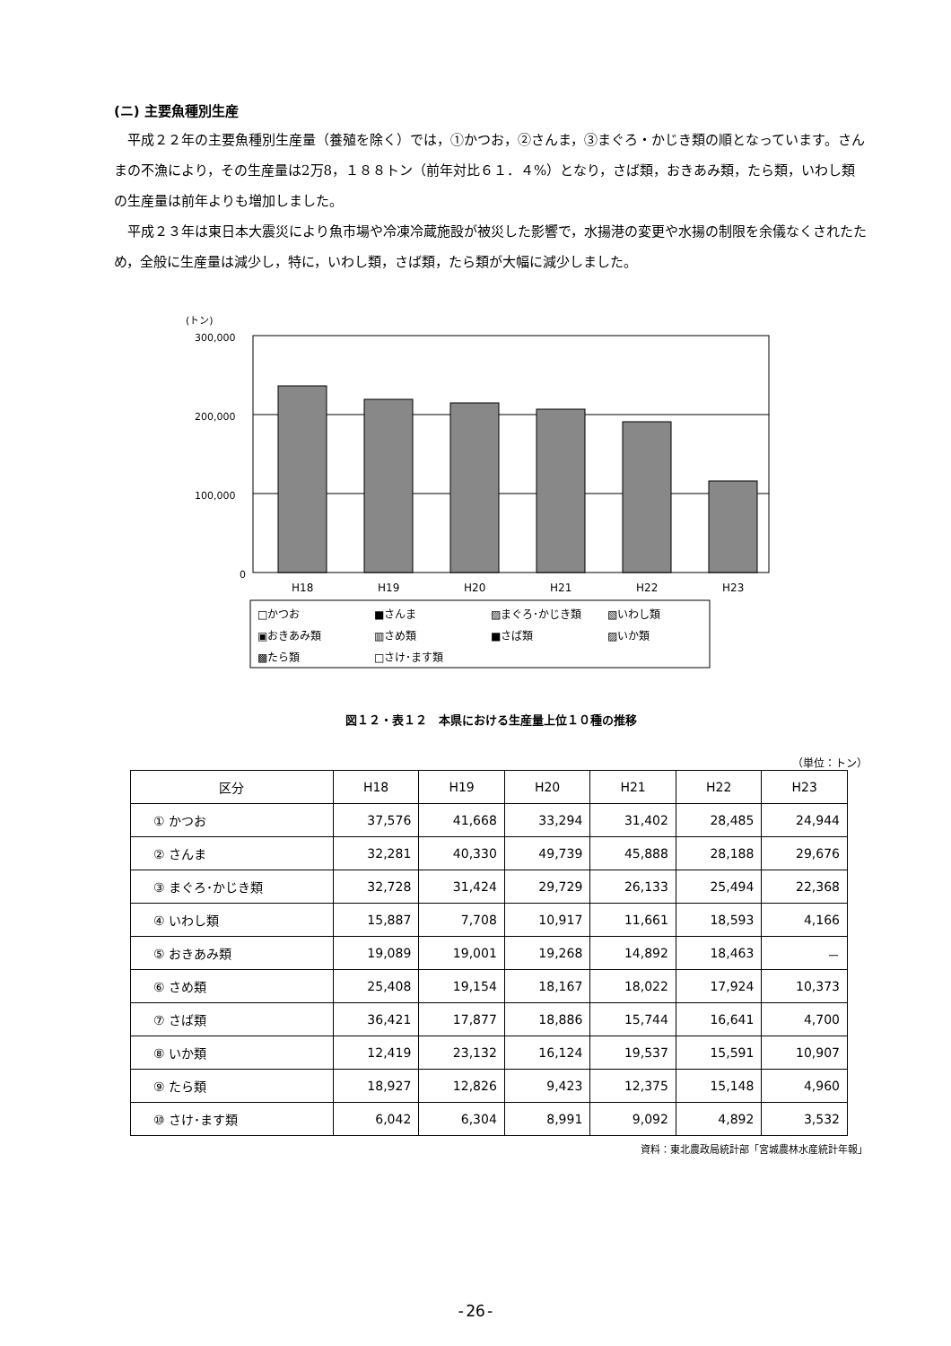(ニ) 主要魚種別生産
平成２２年の主要魚種別生産量（養殖を除く）では，①かつお，②さんま，③まぐろ・かじき類の順となっています。さんまの不漁により，その生産量は2万8，１８８トン（前年対比６１．４%）となり，さば類，おきあみ類，たら類，いわし類の生産量は前年よりも増加しました。
平成２３年は東日本大震災により魚市場や冷凍冷蔵施設が被災した影響で，水揚港の変更や水揚の制限を余儀なくされたため，全般に生産量は減少し，特に，いわし類，さば類，たら類が大幅に減少しました。
(トン)
300,000
200,000
100,000
0
H18
H19
H20
H21
H22
H23
□かつお
■さんま
▨まぐろ･かじき類
▧いわし類
▣おきあみ類
▥さめ類
■さば類
▨いか類
▩たら類
□さけ･ます類
図１２・表１２　本県における生産量上位１０種の推移
（単位：トン）
| 区分 | H18 | H19 | H20 | H21 | H22 | H23 |
| --- | --- | --- | --- | --- | --- | --- |
| ① かつお | 37,576 | 41,668 | 33,294 | 31,402 | 28,485 | 24,944 |
| ② さんま | 32,281 | 40,330 | 49,739 | 45,888 | 28,188 | 29,676 |
| ③ まぐろ･かじき類 | 32,728 | 31,424 | 29,729 | 26,133 | 25,494 | 22,368 |
| ④ いわし類 | 15,887 | 7,708 | 10,917 | 11,661 | 18,593 | 4,166 |
| ⑤ おきあみ類 | 19,089 | 19,001 | 19,268 | 14,892 | 18,463 | － |
| ⑥ さめ類 | 25,408 | 19,154 | 18,167 | 18,022 | 17,924 | 10,373 |
| ⑦ さば類 | 36,421 | 17,877 | 18,886 | 15,744 | 16,641 | 4,700 |
| ⑧ いか類 | 12,419 | 23,132 | 16,124 | 19,537 | 15,591 | 10,907 |
| ⑨ たら類 | 18,927 | 12,826 | 9,423 | 12,375 | 15,148 | 4,960 |
| ⑩ さけ･ます類 | 6,042 | 6,304 | 8,991 | 9,092 | 4,892 | 3,532 |
資料：東北農政局統計部「宮城農林水産統計年報」
-26-